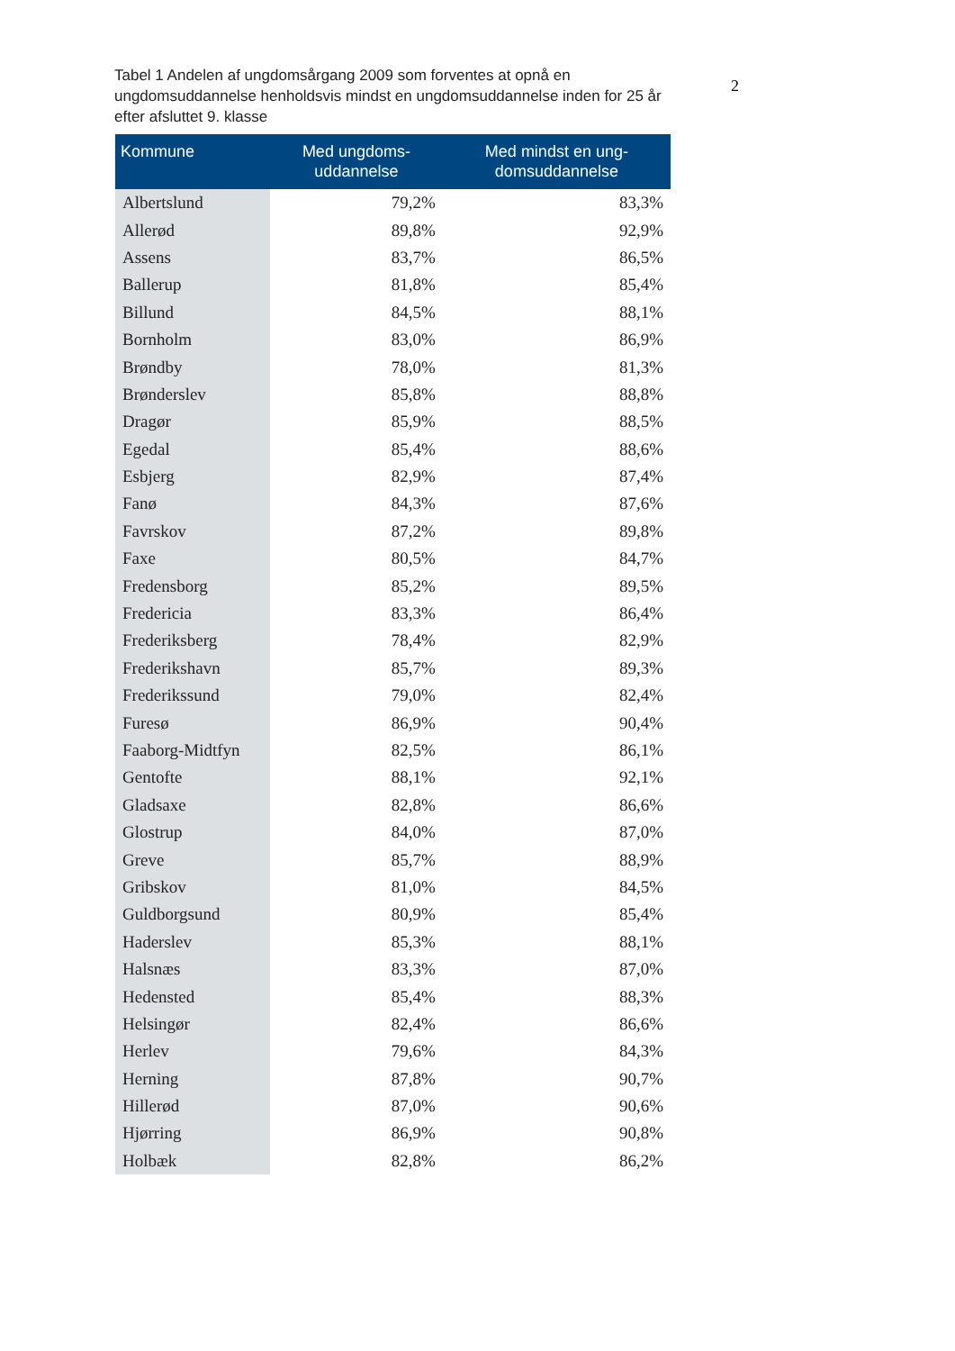2
Tabel 1 Andelen af ungdomsårgang 2009 som forventes at opnå en ungdomsuddannelse henholdsvis mindst en ungdomsuddannelse inden for 25 år efter afsluttet 9. klasse
| Kommune | Med ungdoms- uddannelse | Med mindst en ung- domsuddannelse |
| --- | --- | --- |
| Albertslund | 79,2% | 83,3% |
| Allerød | 89,8% | 92,9% |
| Assens | 83,7% | 86,5% |
| Ballerup | 81,8% | 85,4% |
| Billund | 84,5% | 88,1% |
| Bornholm | 83,0% | 86,9% |
| Brøndby | 78,0% | 81,3% |
| Brønderslev | 85,8% | 88,8% |
| Dragør | 85,9% | 88,5% |
| Egedal | 85,4% | 88,6% |
| Esbjerg | 82,9% | 87,4% |
| Fanø | 84,3% | 87,6% |
| Favrskov | 87,2% | 89,8% |
| Faxe | 80,5% | 84,7% |
| Fredensborg | 85,2% | 89,5% |
| Fredericia | 83,3% | 86,4% |
| Frederiksberg | 78,4% | 82,9% |
| Frederikshavn | 85,7% | 89,3% |
| Frederikssund | 79,0% | 82,4% |
| Furesø | 86,9% | 90,4% |
| Faaborg-Midtfyn | 82,5% | 86,1% |
| Gentofte | 88,1% | 92,1% |
| Gladsaxe | 82,8% | 86,6% |
| Glostrup | 84,0% | 87,0% |
| Greve | 85,7% | 88,9% |
| Gribskov | 81,0% | 84,5% |
| Guldborgsund | 80,9% | 85,4% |
| Haderslev | 85,3% | 88,1% |
| Halsnæs | 83,3% | 87,0% |
| Hedensted | 85,4% | 88,3% |
| Helsingør | 82,4% | 86,6% |
| Herlev | 79,6% | 84,3% |
| Herning | 87,8% | 90,7% |
| Hillerød | 87,0% | 90,6% |
| Hjørring | 86,9% | 90,8% |
| Holbæk | 82,8% | 86,2% |